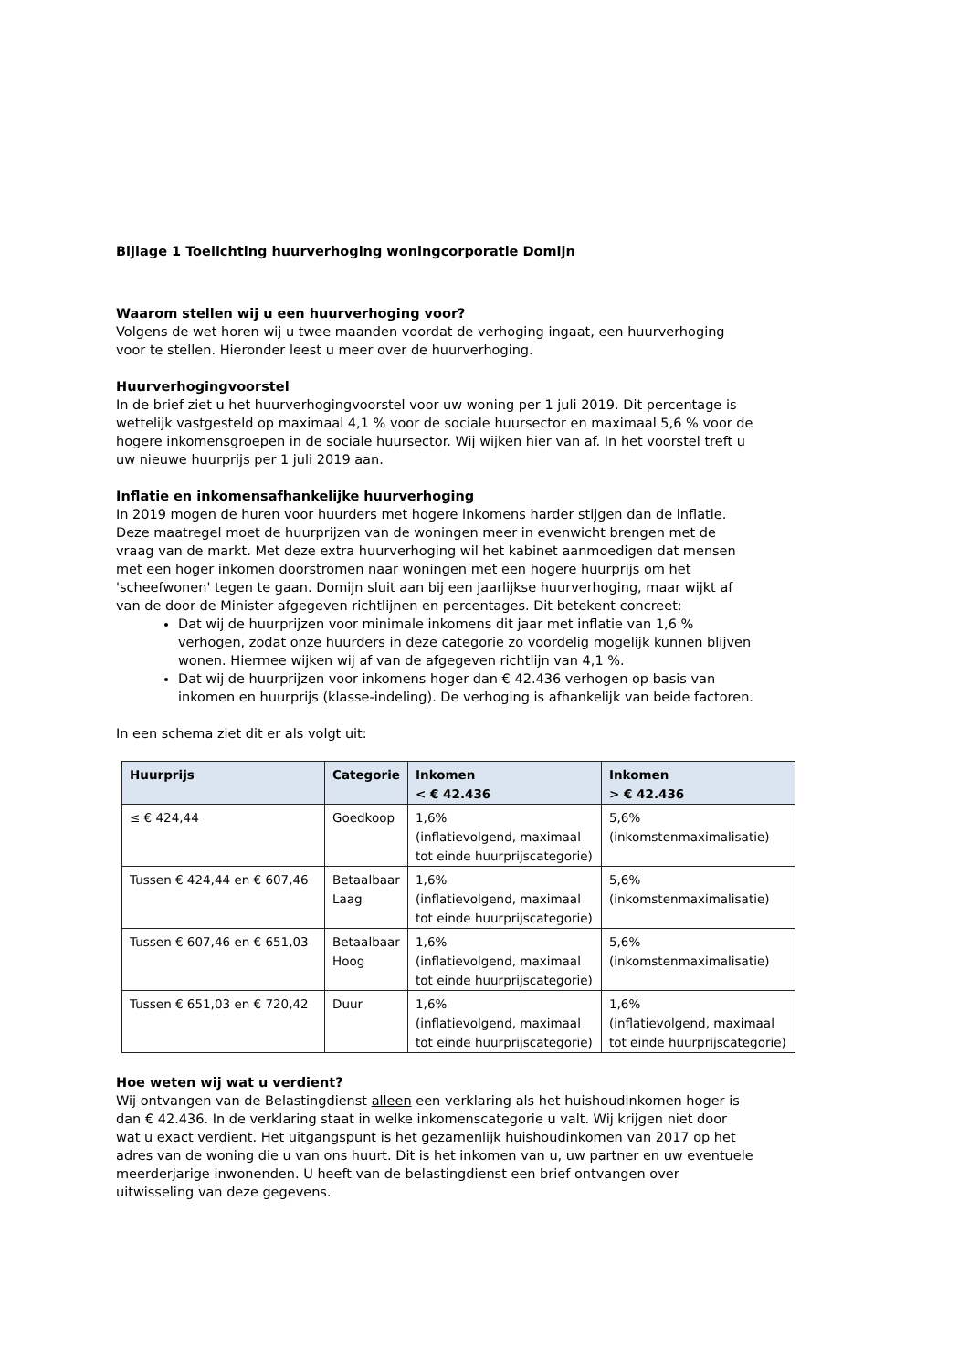Bijlage 1 Toelichting huurverhoging woningcorporatie Domijn
Waarom stellen wij u een huurverhoging voor?
Volgens de wet horen wij u twee maanden voordat de verhoging ingaat, een huurverhoging voor te stellen. Hieronder leest u meer over de huurverhoging.
Huurverhogingvoorstel
In de brief ziet u het huurverhogingvoorstel voor uw woning per 1 juli 2019. Dit percentage is wettelijk vastgesteld op maximaal 4,1 % voor de sociale huursector en maximaal 5,6 % voor de hogere inkomensgroepen in de sociale huursector. Wij wijken hier van af. In het voorstel treft u uw nieuwe huurprijs per 1 juli 2019 aan.
Inflatie en inkomensafhankelijke huurverhoging
In 2019 mogen de huren voor huurders met hogere inkomens harder stijgen dan de inflatie. Deze maatregel moet de huurprijzen van de woningen meer in evenwicht brengen met de vraag van de markt. Met deze extra huurverhoging wil het kabinet aanmoedigen dat mensen met een hoger inkomen doorstromen naar woningen met een hogere huurprijs om het 'scheefwonen' tegen te gaan. Domijn sluit aan bij een jaarlijkse huurverhoging, maar wijkt af van de door de Minister afgegeven richtlijnen en percentages. Dit betekent concreet:
Dat wij de huurprijzen voor minimale inkomens dit jaar met inflatie van 1,6 % verhogen, zodat onze huurders in deze categorie zo voordelig mogelijk kunnen blijven wonen. Hiermee wijken wij af van de afgegeven richtlijn van 4,1 %.
Dat wij de huurprijzen voor inkomens hoger dan € 42.436 verhogen op basis van inkomen en huurprijs (klasse-indeling). De verhoging is afhankelijk van beide factoren.
In een schema ziet dit er als volgt uit:
| Huurprijs | Categorie | Inkomen < € 42.436 | Inkomen > € 42.436 |
| --- | --- | --- | --- |
| ≤ € 424,44 | Goedkoop | 1,6% (inflatievolgend, maximaal tot einde huurprijscategorie) | 5,6% (inkomstenmaximalisatie) |
| Tussen € 424,44 en € 607,46 | Betaalbaar Laag | 1,6% (inflatievolgend, maximaal tot einde huurprijscategorie) | 5,6% (inkomstenmaximalisatie) |
| Tussen € 607,46 en € 651,03 | Betaalbaar Hoog | 1,6% (inflatievolgend, maximaal tot einde huurprijscategorie) | 5,6% (inkomstenmaximalisatie) |
| Tussen € 651,03 en € 720,42 | Duur | 1,6% (inflatievolgend, maximaal tot einde huurprijscategorie) | 1,6% (inflatievolgend, maximaal tot einde huurprijscategorie) |
Hoe weten wij wat u verdient?
Wij ontvangen van de Belastingdienst alleen een verklaring als het huishoudinkomen hoger is dan € 42.436. In de verklaring staat in welke inkomenscategorie u valt. Wij krijgen niet door wat u exact verdient. Het uitgangspunt is het gezamenlijk huishoudinkomen van 2017 op het adres van de woning die u van ons huurt. Dit is het inkomen van u, uw partner en uw eventuele meerderjarige inwonenden. U heeft van de belastingdienst een brief ontvangen over uitwisseling van deze gegevens.